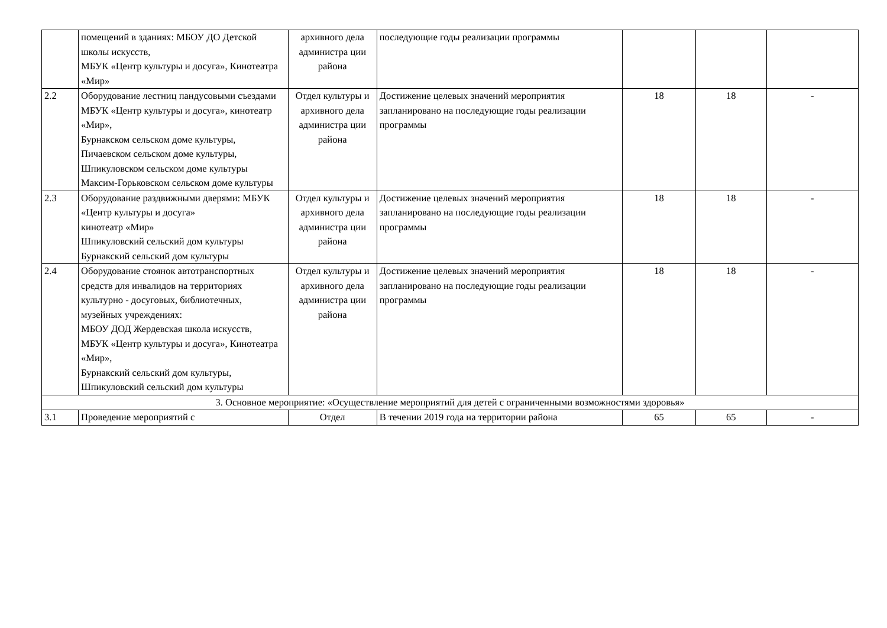| | помещений в зданиях: МБОУ ДО Детской школы искусств, МБУК «Центр культуры и досуга», Кинотеатра «Мир» | архивного дела администра ции района | последующие годы реализации программы | | | |
| 2.2 | Оборудование лестниц пандусовыми съездами МБУК «Центр культуры и досуга», кинотеатр «Мир», Бурнакском сельском доме культуры, Пичаевском сельском доме культуры, Шпикуловском сельском доме культуры Максим-Горьковском сельском доме культуры | Отдел культуры и архивного дела администра ции района | Достижение целевых значений мероприятия запланировано на последующие годы реализации программы | 18 | 18 | - |
| 2.3 | Оборудование раздвижными дверями: МБУК «Центр культуры и досуга» кинотеатр «Мир» Шпикуловский сельский дом культуры Бурнакский сельский дом культуры | Отдел культуры и архивного дела администра ции района | Достижение целевых значений мероприятия запланировано на последующие годы реализации программы | 18 | 18 | - |
| 2.4 | Оборудование стоянок автотранспортных средств для инвалидов на территориях культурно - досуговых, библиотечных, музейных учреждениях: МБОУ ДОД Жердевская школа искусств, МБУК «Центр культуры и досуга», Кинотеатра «Мир», Бурнакский сельский дом культуры, Шпикуловский сельский дом культуры | Отдел культуры и архивного дела администра ции района | Достижение целевых значений мероприятия запланировано на последующие годы реализации программы | 18 | 18 | - |
| 3. Основное мероприятие: «Осуществление мероприятий для детей с ограниченными возможностями здоровья» | | | | | | |
| 3.1 | Проведение мероприятий с | Отдел | В течении 2019 года на территории района | 65 | 65 | - |